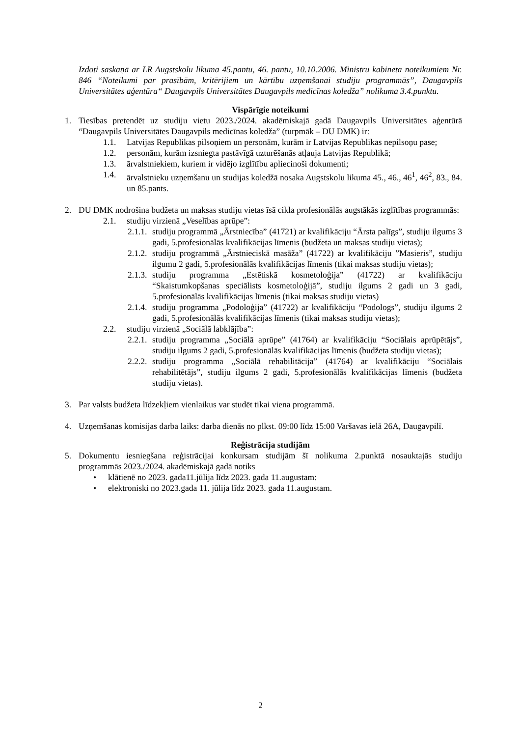Izdoti saskaņā ar LR Augstskolu likuma 45.pantu, 46. pantu, 10.10.2006. Ministru kabineta noteikumiem Nr. 846 “Noteikumi par prasībām, kritērijiem un kārtību uzņemšanai studiju programmās”, Daugavpils Universitātes aģentūra“ Daugavpils Universitātes Daugavpils medicīnas koledža” nolikuma 3.4.punktu.
Vispārīgie noteikumi
1. Tiesības pretendēt uz studiju vietu 2023./2024. akadēmiskajā gadā Daugavpils Universitātes aģentūrā “Daugavpils Universitātes Daugavpils medicīnas koledža” (turpmāk – DU DMK) ir:
1.1. Latvijas Republikas pilsoņiem un personām, kurām ir Latvijas Republikas nepilsoņu pase;
1.2. personām, kurām izsniegta pastāvīgā uzturēšanās atļauja Latvijas Republikā;
1.3. ārvalstniekiem, kuriem ir vidējo izglītību apliecinoši dokumenti;
1.4. ārvalstnieku uzņemšanu un studijas koledžā nosaka Augstskolu likuma 45., 46., 46<sup>1</sup>, 46<sup>2</sup>, 83., 84. un 85.pants.
2. DU DMK nodrošina budžeta un maksas studiju vietas īsā cikla profesionālās augstākās izglītības programmās:
2.1. studiju virzienā „Veselības aprūpe”:
2.1.1.
studiju programmā „Ārstniecība” (41721) ar kvalifikāciju “Ārsta palīgs”, studiju ilgums 3 gadi, 5.profesionālās kvalifikācijas līmenis (budžeta un maksas studiju vietas);
2.1.2.
studiju programmā „Ārstnieciskā masāža” (41722) ar kvalifikāciju ”Masieris”, studiju ilgumu 2 gadi, 5.profesionālās kvalifikācijas līmenis (tikai maksas studiju vietas);
2.1.3.
studiju programma „Estētiskā kosmetoloģija” (41722) ar kvalifikāciju “Skaistumkopšanas speciālists kosmetoloģijā”, studiju ilgums 2 gadi un 3 gadi, 5.profesionālās kvalifikācijas līmenis (tikai maksas studiju vietas)
2.1.4.
studiju programma „Podoloģija” (41722) ar kvalifikāciju “Podologs”, studiju ilgums 2 gadi, 5.profesionālās kvalifikācijas līmenis (tikai maksas studiju vietas);
2.2. studiju virzienā „Sociālā labklājība”:
2.2.1.
studiju programma „Sociālā aprūpe” (41764) ar kvalifikāciju “Sociālais aprūpētājs”, studiju ilgums 2 gadi, 5.profesionālās kvalifikācijas līmenis (budžeta studiju vietas);
2.2.2.
studiju programma „Sociālā rehabilitācija” (41764) ar kvalifikāciju “Sociālais rehabilitētājs”, studiju ilgums 2 gadi, 5.profesionālās kvalifikācijas līmenis (budžeta studiju vietas).
3. Par valsts budžeta līdzekļiem vienlaikus var studēt tikai viena programmā.
4. Uzņemšanas komisijas darba laiks: darba dienās no plkst. 09:00 līdz 15:00 Varšavas ielā 26A, Daugavpilī.
Reģistrācija studijām
5. Dokumentu iesniegšana reģistrācijai konkursam studijām šī nolikuma 2.punktā nosauktajās studiju programmās 2023./2024. akadēmiskajā gadā notiks
• klātienē no 2023. gada11.jūlija līdz 2023. gada 11.augustam:
• elektroniski no 2023.gada 11. jūlija līdz 2023. gada 11.augustam.
2